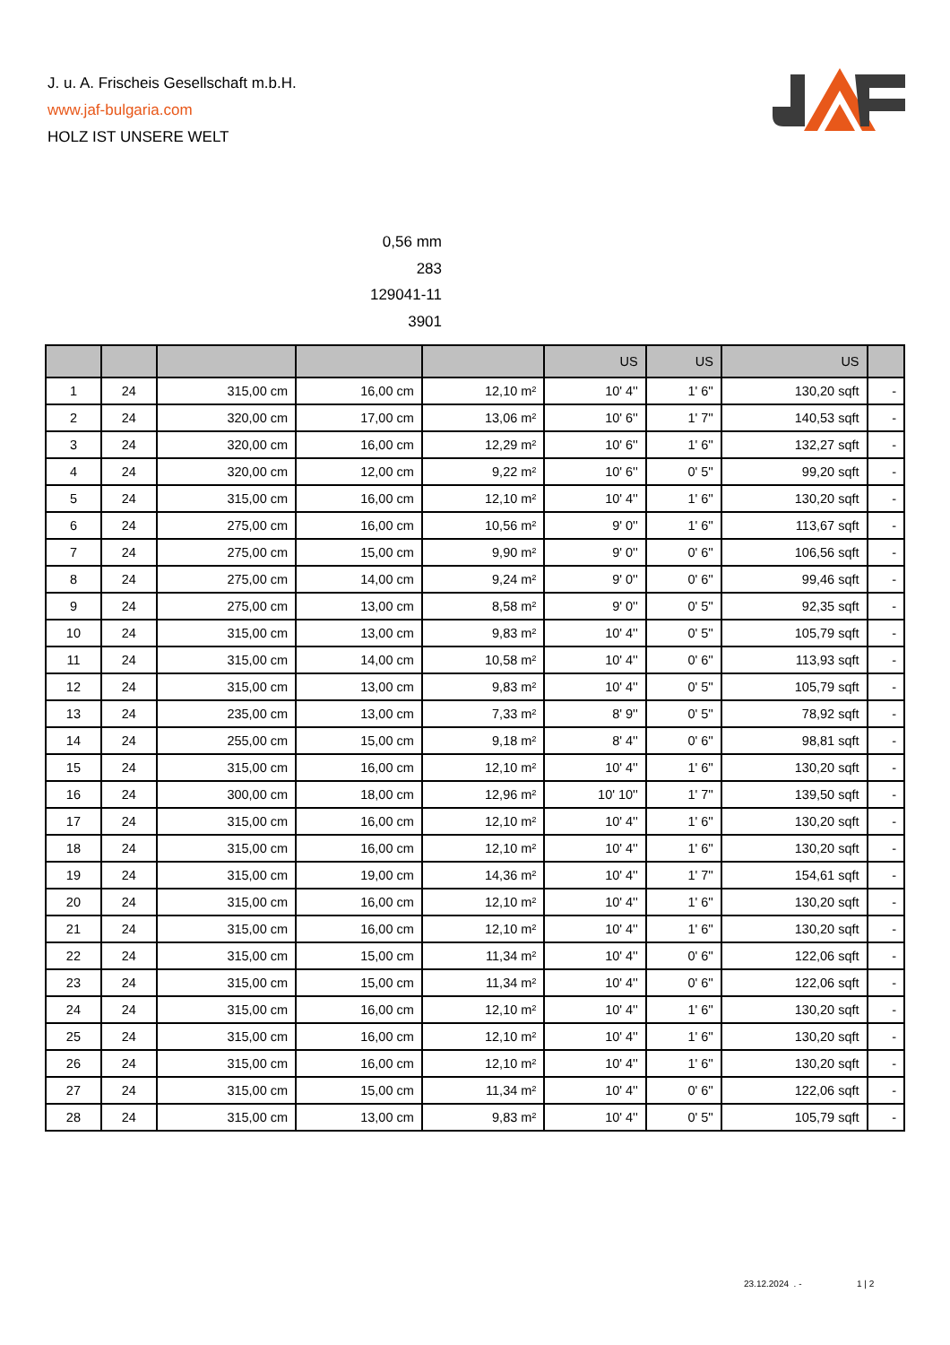J. u. A. Frischeis Gesellschaft m.b.H.
www.jaf-bulgaria.com
HOLZ IST UNSERE WELT
0,56 mm
283
129041-11
3901
| | | | | | US | US | US | |
| --- | --- | --- | --- | --- | --- | --- | --- | --- |
| 1 | 24 | 315,00 cm | 16,00 cm | 12,10 m² | 10' 4'' | 1' 6'' | 130,20 sqft | - |
| 2 | 24 | 320,00 cm | 17,00 cm | 13,06 m² | 10' 6'' | 1' 7'' | 140,53 sqft | - |
| 3 | 24 | 320,00 cm | 16,00 cm | 12,29 m² | 10' 6'' | 1' 6'' | 132,27 sqft | - |
| 4 | 24 | 320,00 cm | 12,00 cm | 9,22 m² | 10' 6'' | 0' 5'' | 99,20 sqft | - |
| 5 | 24 | 315,00 cm | 16,00 cm | 12,10 m² | 10' 4'' | 1' 6'' | 130,20 sqft | - |
| 6 | 24 | 275,00 cm | 16,00 cm | 10,56 m² | 9' 0'' | 1' 6'' | 113,67 sqft | - |
| 7 | 24 | 275,00 cm | 15,00 cm | 9,90 m² | 9' 0'' | 0' 6'' | 106,56 sqft | - |
| 8 | 24 | 275,00 cm | 14,00 cm | 9,24 m² | 9' 0'' | 0' 6'' | 99,46 sqft | - |
| 9 | 24 | 275,00 cm | 13,00 cm | 8,58 m² | 9' 0'' | 0' 5'' | 92,35 sqft | - |
| 10 | 24 | 315,00 cm | 13,00 cm | 9,83 m² | 10' 4'' | 0' 5'' | 105,79 sqft | - |
| 11 | 24 | 315,00 cm | 14,00 cm | 10,58 m² | 10' 4'' | 0' 6'' | 113,93 sqft | - |
| 12 | 24 | 315,00 cm | 13,00 cm | 9,83 m² | 10' 4'' | 0' 5'' | 105,79 sqft | - |
| 13 | 24 | 235,00 cm | 13,00 cm | 7,33 m² | 8' 9'' | 0' 5'' | 78,92 sqft | - |
| 14 | 24 | 255,00 cm | 15,00 cm | 9,18 m² | 8' 4'' | 0' 6'' | 98,81 sqft | - |
| 15 | 24 | 315,00 cm | 16,00 cm | 12,10 m² | 10' 4'' | 1' 6'' | 130,20 sqft | - |
| 16 | 24 | 300,00 cm | 18,00 cm | 12,96 m² | 10' 10'' | 1' 7'' | 139,50 sqft | - |
| 17 | 24 | 315,00 cm | 16,00 cm | 12,10 m² | 10' 4'' | 1' 6'' | 130,20 sqft | - |
| 18 | 24 | 315,00 cm | 16,00 cm | 12,10 m² | 10' 4'' | 1' 6'' | 130,20 sqft | - |
| 19 | 24 | 315,00 cm | 19,00 cm | 14,36 m² | 10' 4'' | 1' 7'' | 154,61 sqft | - |
| 20 | 24 | 315,00 cm | 16,00 cm | 12,10 m² | 10' 4'' | 1' 6'' | 130,20 sqft | - |
| 21 | 24 | 315,00 cm | 16,00 cm | 12,10 m² | 10' 4'' | 1' 6'' | 130,20 sqft | - |
| 22 | 24 | 315,00 cm | 15,00 cm | 11,34 m² | 10' 4'' | 0' 6'' | 122,06 sqft | - |
| 23 | 24 | 315,00 cm | 15,00 cm | 11,34 m² | 10' 4'' | 0' 6'' | 122,06 sqft | - |
| 24 | 24 | 315,00 cm | 16,00 cm | 12,10 m² | 10' 4'' | 1' 6'' | 130,20 sqft | - |
| 25 | 24 | 315,00 cm | 16,00 cm | 12,10 m² | 10' 4'' | 1' 6'' | 130,20 sqft | - |
| 26 | 24 | 315,00 cm | 16,00 cm | 12,10 m² | 10' 4'' | 1' 6'' | 130,20 sqft | - |
| 27 | 24 | 315,00 cm | 15,00 cm | 11,34 m² | 10' 4'' | 0' 6'' | 122,06 sqft | - |
| 28 | 24 | 315,00 cm | 13,00 cm | 9,83 m² | 10' 4'' | 0' 5'' | 105,79 sqft | - |
23.12.2024 . - 1 | 2